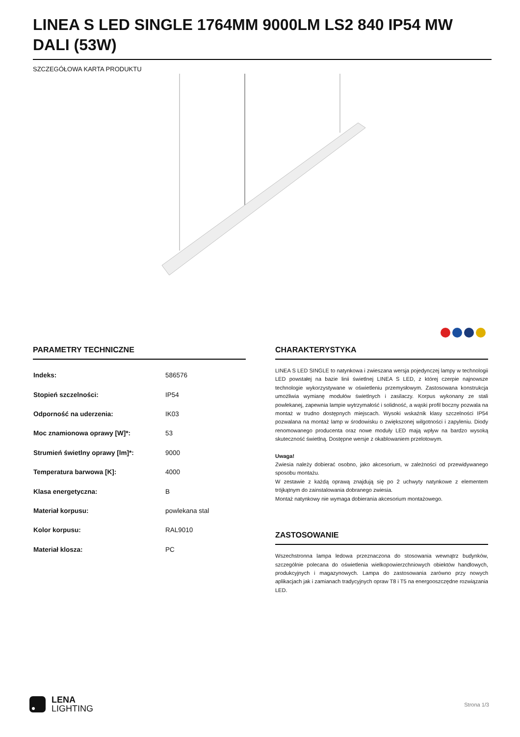LINEA S LED SINGLE 1764MM 9000LM LS2 840 IP54 MW DALI (53W)
SZCZEGÓŁOWA KARTA PRODUKTU
PARAMETRY TECHNICZNE
| Indeks: | 586576 |
| Stopień szczelności: | IP54 |
| Odporność na uderzenia: | IK03 |
| Moc znamionowa oprawy [W]*: | 53 |
| Strumień świetlny oprawy [lm]*: | 9000 |
| Temperatura barwowa [K]: | 4000 |
| Klasa energetyczna: | B |
| Materiał korpusu: | powlekana stal |
| Kolor korpusu: | RAL9010 |
| Materiał klosza: | PC |
CHARAKTERYSTYKA
LINEA S LED SINGLE to natynkowa i zwieszana wersja pojedynczej lampy w technologii LED powstałej na bazie linii świetlnej LINEA S LED, z której czerpie najnowsze technologie wykorzystywane w oświetleniu przemysłowym. Zastosowana konstrukcja umożliwia wymianę modułów świetlnych i zasilaczy. Korpus wykonany ze stali powlekanej, zapewnia lampie wytrzymałość i solidność, a wąski profil boczny pozwala na montaż w trudno dostępnych miejscach. Wysoki wskaźnik klasy szczelności IP54 pozwalana na montaż lamp w środowisku o zwiększonej wilgotności i zapyleniu. Diody renomowanego producenta oraz nowe moduły LED mają wpływ na bardzo wysoką skuteczność świetlną. Dostępne wersje z okablowaniem przelotowym.
Uwaga!
Zwiesia należy dobierać osobno, jako akcesorium, w zależności od przewidywanego sposobu montażu.
W zestawie z każdą oprawą znajdują się po 2 uchwyty natynkowe z elementem trójkątnym do zainstalowania dobranego zwiesia.
Montaż natynkowy nie wymaga dobierania akcesorium montażowego.
ZASTOSOWANIE
Wszechstronna lampa ledowa przeznaczona do stosowania wewnątrz budynków, szczególnie polecana do oświetlenia wielkopowierzchniowych obiektów handlowych, produkcyjnych i magazynowych. Lampa do zastosowania zarówno przy nowych aplikacjach jak i zamianach tradycyjnych opraw T8 i T5 na energooszczędne rozwiązania LED.
LENA
LIGHTING
Strona 1/3